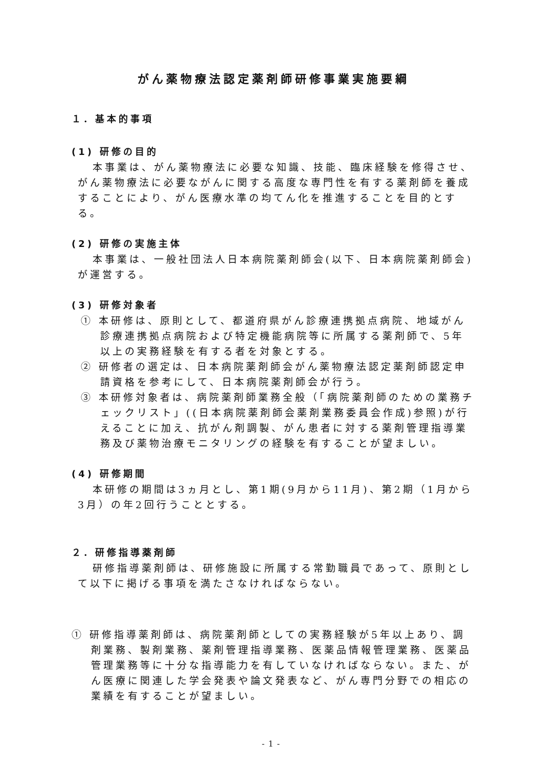がん薬物療法認定薬剤師研修事業実施要綱
１．基本的事項
(1) 研修の目的
本事業は、がん薬物療法に必要な知識、技能、臨床経験を修得させ、がん薬物療法に必要ながんに関する高度な専門性を有する薬剤師を養成することにより、がん医療水準の均てん化を推進することを目的とする。
(2) 研修の実施主体
本事業は、一般社団法人日本病院薬剤師会(以下、日本病院薬剤師会)が運営する。
(3) 研修対象者
① 本研修は、原則として、都道府県がん診療連携拠点病院、地域がん診療連携拠点病院および特定機能病院等に所属する薬剤師で、5年以上の実務経験を有する者を対象とする。
② 研修者の選定は、日本病院薬剤師会がん薬物療法認定薬剤師認定申請資格を参考にして、日本病院薬剤師会が行う。
③ 本研修対象者は、病院薬剤師業務全般（「病院薬剤師のための業務チェックリスト」((日本病院薬剤師会薬剤業務委員会作成)参照)が行えることに加え、抗がん剤調製、がん患者に対する薬剤管理指導業務及び薬物治療モニタリングの経験を有することが望ましい。
(4) 研修期間
本研修の期間は3ヵ月とし、第1期(9月から11月)、第2期（1月から3月）の年2回行うこととする。
２．研修指導薬剤師
研修指導薬剤師は、研修施設に所属する常勤職員であって、原則として以下に掲げる事項を満たさなければならない。
① 研修指導薬剤師は、病院薬剤師としての実務経験が5年以上あり、調剤業務、製剤業務、薬剤管理指導業務、医薬品情報管理業務、医薬品管理業務等に十分な指導能力を有していなければならない。また、がん医療に関連した学会発表や論文発表など、がん専門分野での相応の業績を有することが望ましい。
- 1 -